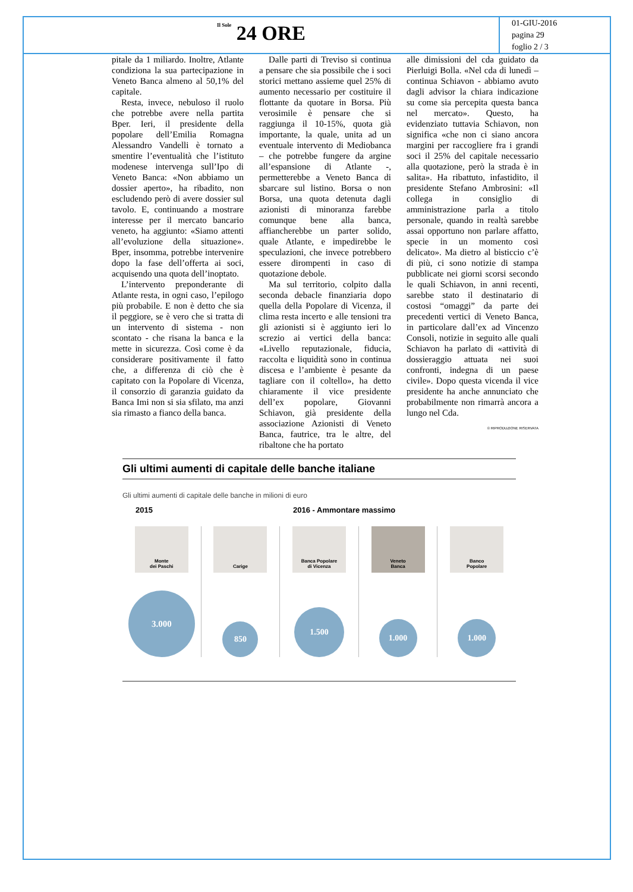Il Sole 24 ORE
01-GIU-2016
pagina 29
foglio 2 / 3
pitale da 1 miliardo. Inoltre, Atlante condiziona la sua partecipazione in Veneto Banca almeno al 50,1% del capitale.
Resta, invece, nebuloso il ruolo che potrebbe avere nella partita Bper. Ieri, il presidente della popolare dell’Emilia Romagna Alessandro Vandelli è tornato a smentire l’eventualità che l’istituto modenese intervenga sull’Ipo di Veneto Banca: «Non abbiamo un dossier aperto», ha ribadito, non escludendo però di avere dossier sul tavolo. E, continuando a mostrare interesse per il mercato bancario veneto, ha aggiunto: «Siamo attenti all’evoluzione della situazione». Bper, insomma, potrebbe intervenire dopo la fase dell’offerta ai soci, acquisendo una quota dell’inoptato.
L’intervento preponderante di Atlante resta, in ogni caso, l’epilogo più probabile. E non è detto che sia il peggiore, se è vero che si tratta di un intervento di sistema - non scontato - che risana la banca e la mette in sicurezza. Così come è da considerare positivamente il fatto che, a differenza di ciò che è capitato con la Popolare di Vicenza, il consorzio di garanzia guidato da Banca Imi non si sia sfilato, ma anzi sia rimasto a fianco della banca.
Dalle parti di Treviso si continua a pensare che sia possibile che i soci storici mettano assieme quel 25% di aumento necessario per costituire il flottante da quotare in Borsa. Più verosimile è pensare che si raggiunga il 10-15%, quota già importante, la quale, unita ad un eventuale intervento di Mediobanca – che potrebbe fungere da argine all’espansione di Atlante -, permetterebbe a Veneto Banca di sbarcare sul listino. Borsa o non Borsa, una quota detenuta dagli azionisti di minoranza farebbe comunque bene alla banca, affiancherebbe un parter solido, quale Atlante, e impedirebbe le speculazioni, che invece potrebbero essere dirompenti in caso di quotazione debole.
Ma sul territorio, colpito dalla seconda debacle finanziaria dopo quella della Popolare di Vicenza, il clima resta incerto e alle tensioni tra gli azionisti si è aggiunto ieri lo screzio ai vertici della banca: «Livello reputazionale, fiducia, raccolta e liquidità sono in continua discesa e l’ambiente è pesante da tagliare con il coltello», ha detto chiaramente il vice presidente dell’ex popolare, Giovanni Schiavon, già presidente della associazione Azionisti di Veneto Banca, fautrice, tra le altre, del ribaltone che ha portato
alle dimissioni del cda guidato da Pierluigi Bolla. «Nel cda di lunedì – continua Schiavon - abbiamo avuto dagli advisor la chiara indicazione su come sia percepita questa banca nel mercato». Questo, ha evidenziato tuttavia Schiavon, non significa «che non ci siano ancora margini per raccogliere fra i grandi soci il 25% del capitale necessario alla quotazione, però la strada è in salita». Ha ribattuto, infastidito, il presidente Stefano Ambrosini: «Il collega in consiglio di amministrazione parla a titolo personale, quando in realtà sarebbe assai opportuno non parlare affatto, specie in un momento così delicato». Ma dietro al bisticcio c’è di più, ci sono notizie di stampa pubblicate nei giorni scorsi secondo le quali Schiavon, in anni recenti, sarebbe stato il destinatario di costosi “omaggi” da parte dei precedenti vertici di Veneto Banca, in particolare dall’ex ad Vincenzo Consoli, notizie in seguito alle quali Schiavon ha parlato di «attività di dossieraggio attuata nei suoi confronti, indegna di un paese civile». Dopo questa vicenda il vice presidente ha anche annunciato che probabilmente non rimarrà ancora a lungo nel Cda.
© RIPRODUZIONE RISERVATA
Gli ultimi aumenti di capitale delle banche italiane
Gli ultimi aumenti di capitale delle banche in milioni di euro
2015 2016 - Ammontare massimo
Monte
dei Paschi
3.000
Carige
850
Banca Popolare
di Vicenza
1.500
Veneto
Banca
1.000
Banco
Popolare
1.000